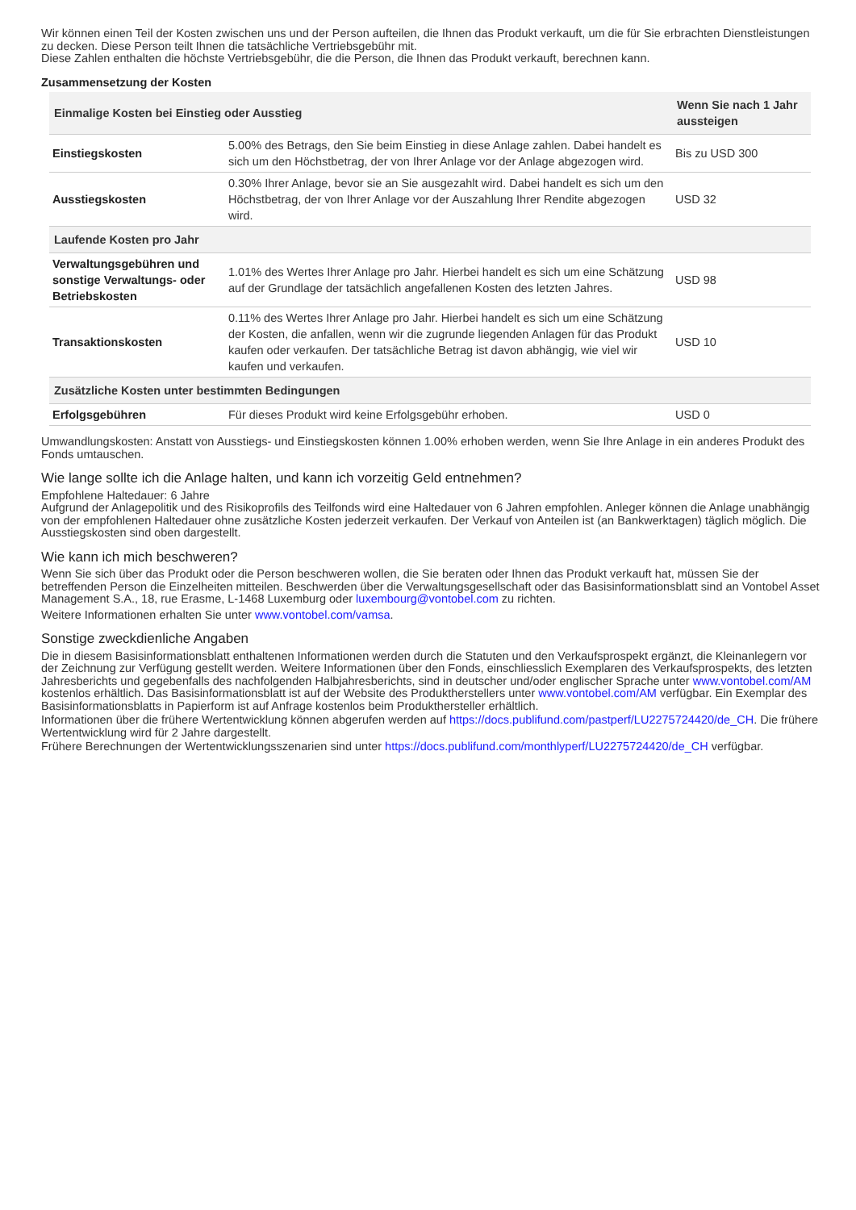Wir können einen Teil der Kosten zwischen uns und der Person aufteilen, die Ihnen das Produkt verkauft, um die für Sie erbrachten Dienstleistungen zu decken. Diese Person teilt Ihnen die tatsächliche Vertriebsgebühr mit.
Diese Zahlen enthalten die höchste Vertriebsgebühr, die die Person, die Ihnen das Produkt verkauft, berechnen kann.
Zusammensetzung der Kosten
| Einmalige Kosten bei Einstieg oder Ausstieg | | Wenn Sie nach 1 Jahr aussteigen |
| --- | --- | --- |
| Einstiegskosten | 5.00% des Betrags, den Sie beim Einstieg in diese Anlage zahlen. Dabei handelt es sich um den Höchstbetrag, der von Ihrer Anlage vor der Anlage abgezogen wird. | Bis zu USD 300 |
| Ausstiegskosten | 0.30% Ihrer Anlage, bevor sie an Sie ausgezahlt wird. Dabei handelt es sich um den Höchstbetrag, der von Ihrer Anlage vor der Auszahlung Ihrer Rendite abgezogen wird. | USD 32 |
| Laufende Kosten pro Jahr | | |
| Verwaltungsgebühren und sonstige Verwaltungs- oder Betriebskosten | 1.01% des Wertes Ihrer Anlage pro Jahr. Hierbei handelt es sich um eine Schätzung auf der Grundlage der tatsächlich angefallenen Kosten des letzten Jahres. | USD 98 |
| Transaktionskosten | 0.11% des Wertes Ihrer Anlage pro Jahr. Hierbei handelt es sich um eine Schätzung der Kosten, die anfallen, wenn wir die zugrunde liegenden Anlagen für das Produkt kaufen oder verkaufen. Der tatsächliche Betrag ist davon abhängig, wie viel wir kaufen und verkaufen. | USD 10 |
| Zusätzliche Kosten unter bestimmten Bedingungen | | |
| Erfolgsgebühren | Für dieses Produkt wird keine Erfolgsgebühr erhoben. | USD 0 |
Umwandlungskosten: Anstatt von Ausstiegs- und Einstiegskosten können 1.00% erhoben werden, wenn Sie Ihre Anlage in ein anderes Produkt des Fonds umtauschen.
Wie lange sollte ich die Anlage halten, und kann ich vorzeitig Geld entnehmen?
Empfohlene Haltedauer: 6 Jahre
Aufgrund der Anlagepolitik und des Risikoprofils des Teilfonds wird eine Haltedauer von 6 Jahren empfohlen. Anleger können die Anlage unabhängig von der empfohlenen Haltedauer ohne zusätzliche Kosten jederzeit verkaufen. Der Verkauf von Anteilen ist (an Bankwerktagen) täglich möglich. Die Ausstiegskosten sind oben dargestellt.
Wie kann ich mich beschweren?
Wenn Sie sich über das Produkt oder die Person beschweren wollen, die Sie beraten oder Ihnen das Produkt verkauft hat, müssen Sie der betreffenden Person die Einzelheiten mitteilen. Beschwerden über die Verwaltungsgesellschaft oder das Basisinformationsblatt sind an Vontobel Asset Management S.A., 18, rue Erasme, L-1468 Luxemburg oder luxembourg@vontobel.com zu richten.
Weitere Informationen erhalten Sie unter www.vontobel.com/vamsa.
Sonstige zweckdienliche Angaben
Die in diesem Basisinformationsblatt enthaltenen Informationen werden durch die Statuten und den Verkaufsprospekt ergänzt, die Kleinanlegern vor der Zeichnung zur Verfügung gestellt werden. Weitere Informationen über den Fonds, einschliesslich Exemplaren des Verkaufsprospekts, des letzten Jahresberichts und gegebenfalls des nachfolgenden Halbjahresberichts, sind in deutscher und/oder englischer Sprache unter www.vontobel.com/AM kostenlos erhältlich. Das Basisinformationsblatt ist auf der Website des Produktherstellers unter www.vontobel.com/AM verfügbar. Ein Exemplar des Basisinformationsblatts in Papierform ist auf Anfrage kostenlos beim Produkthersteller erhältlich.
Informationen über die frühere Wertentwicklung können abgerufen werden auf https://docs.publifund.com/pastperf/LU2275724420/de_CH. Die frühere Wertentwicklung wird für 2 Jahre dargestellt.
Frühere Berechnungen der Wertentwicklungsszenarien sind unter https://docs.publifund.com/monthlyperf/LU2275724420/de_CH verfügbar.